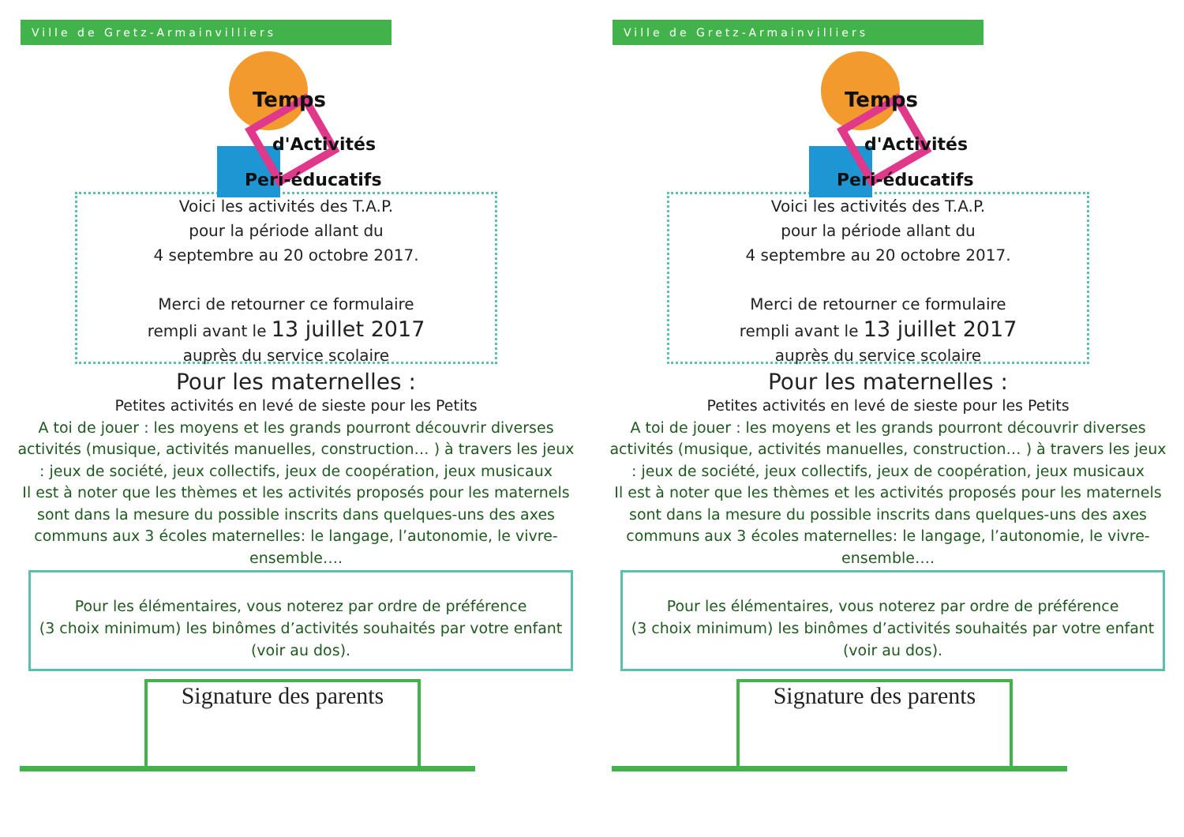Ville de Gretz-Armainvilliers
Temps
d'Activités
Peri-éducatifs
Voici les activités des T.A.P.
pour la période allant du
4 septembre au 20 octobre 2017.
Merci de retourner ce formulaire
rempli avant le 13 juillet 2017
auprès du service scolaire
Pour les maternelles :
Petites activités en levé de sieste pour les Petits
A toi de jouer : les moyens et les grands pourront découvrir diverses activités (musique, activités manuelles, construction… ) à travers les jeux : jeux de société, jeux collectifs, jeux de coopération, jeux musicaux
Il est à noter que les thèmes et les activités proposés pour les maternels sont dans la mesure du possible inscrits dans quelques-uns des axes communs aux 3 écoles maternelles: le langage, l’autonomie, le vivre-ensemble….
Pour les élémentaires, vous noterez par ordre de préférence
(3 choix minimum) les binômes d’activités souhaités par votre enfant
(voir au dos).
Signature des parents
Ville de Gretz-Armainvilliers
Temps
d'Activités
Peri-éducatifs
Voici les activités des T.A.P.
pour la période allant du
4 septembre au 20 octobre 2017.
Merci de retourner ce formulaire
rempli avant le 13 juillet 2017
auprès du service scolaire
Pour les maternelles :
Petites activités en levé de sieste pour les Petits
A toi de jouer : les moyens et les grands pourront découvrir diverses activités (musique, activités manuelles, construction… ) à travers les jeux : jeux de société, jeux collectifs, jeux de coopération, jeux musicaux
Il est à noter que les thèmes et les activités proposés pour les maternels sont dans la mesure du possible inscrits dans quelques-uns des axes communs aux 3 écoles maternelles: le langage, l’autonomie, le vivre-ensemble….
Pour les élémentaires, vous noterez par ordre de préférence
(3 choix minimum) les binômes d’activités souhaités par votre enfant
(voir au dos).
Signature des parents